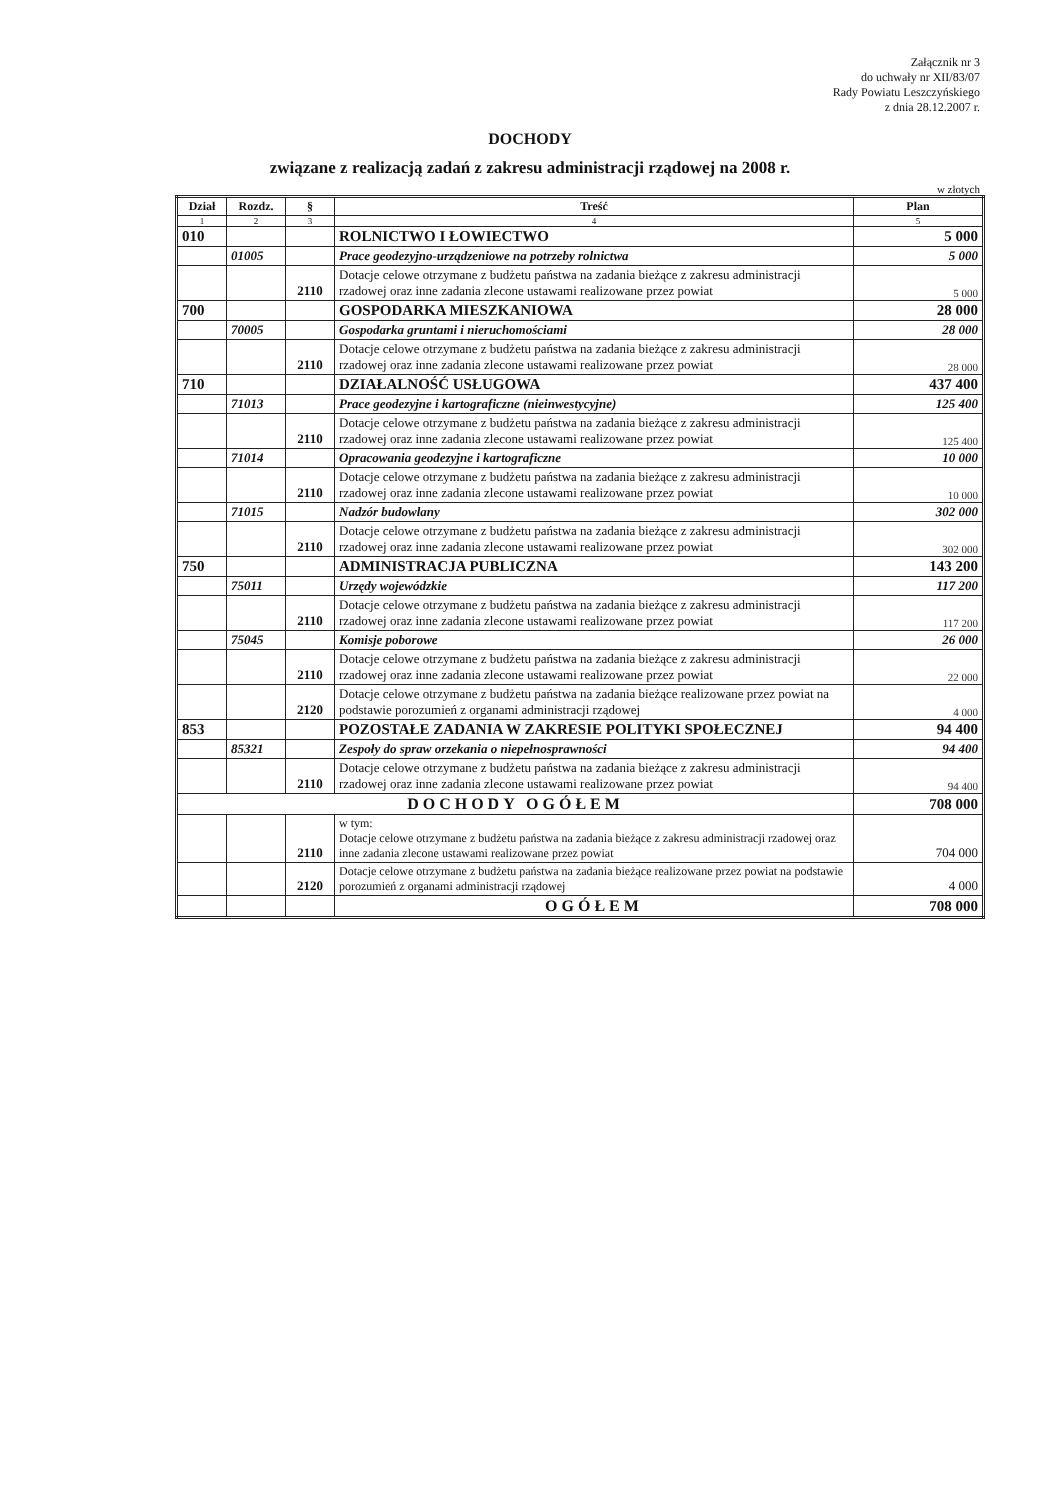Załącznik nr 3
do uchwały nr XII/83/07
Rady Powiatu Leszczyńskiego
z dnia 28.12.2007 r.
DOCHODY
związane z realizacją zadań z zakresu administracji rządowej na 2008 r.
w złotych
| Dział | Rozdz. | § | Treść | Plan |
| --- | --- | --- | --- | --- |
| 1 | 2 | 3 | 4 | 5 |
| 010 | | | ROLNICTWO I ŁOWIECTWO | 5 000 |
| | 01005 | | Prace geodezyjno-urządzeniowe na potrzeby rolnictwa | 5 000 |
| | | 2110 | Dotacje celowe otrzymane z budżetu państwa na zadania bieżące z zakresu administracji rzadowej oraz inne zadania zlecone ustawami realizowane przez powiat | 5 000 |
| 700 | | | GOSPODARKA MIESZKANIOWA | 28 000 |
| | 70005 | | Gospodarka gruntami i nieruchomościami | 28 000 |
| | | 2110 | Dotacje celowe otrzymane z budżetu państwa na zadania bieżące z zakresu administracji rzadowej oraz inne zadania zlecone ustawami realizowane przez powiat | 28 000 |
| 710 | | | DZIAŁALNOŚĆ USŁUGOWA | 437 400 |
| | 71013 | | Prace geodezyjne i kartograficzne (nieinwestycyjne) | 125 400 |
| | | 2110 | Dotacje celowe otrzymane z budżetu państwa na zadania bieżące z zakresu administracji rzadowej oraz inne zadania zlecone ustawami realizowane przez powiat | 125 400 |
| | 71014 | | Opracowania geodezyjne i kartograficzne | 10 000 |
| | | 2110 | Dotacje celowe otrzymane z budżetu państwa na zadania bieżące z zakresu administracji rzadowej oraz inne zadania zlecone ustawami realizowane przez powiat | 10 000 |
| | 71015 | | Nadzór budowlany | 302 000 |
| | | 2110 | Dotacje celowe otrzymane z budżetu państwa na zadania bieżące z zakresu administracji rzadowej oraz inne zadania zlecone ustawami realizowane przez powiat | 302 000 |
| 750 | | | ADMINISTRACJA PUBLICZNA | 143 200 |
| | 75011 | | Urzędy wojewódzkie | 117 200 |
| | | 2110 | Dotacje celowe otrzymane z budżetu państwa na zadania bieżące z zakresu administracji rzadowej oraz inne zadania zlecone ustawami realizowane przez powiat | 117 200 |
| | 75045 | | Komisje poborowe | 26 000 |
| | | 2110 | Dotacje celowe otrzymane z budżetu państwa na zadania bieżące z zakresu administracji rzadowej oraz inne zadania zlecone ustawami realizowane przez powiat | 22 000 |
| | | 2120 | Dotacje celowe otrzymane z budżetu państwa na zadania bieżące realizowane przez powiat na podstawie porozumień z organami administracji rządowej | 4 000 |
| 853 | | | POZOSTAŁE ZADANIA W ZAKRESIE POLITYKI SPOŁECZNEJ | 94 400 |
| | 85321 | | Zespoły do spraw orzekania o niepełnosprawności | 94 400 |
| | | 2110 | Dotacje celowe otrzymane z budżetu państwa na zadania bieżące z zakresu administracji rzadowej oraz inne zadania zlecone ustawami realizowane przez powiat | 94 400 |
| DOCHODY OGÓŁEM | | | | 708 000 |
| | | 2110 | w tym: Dotacje celowe otrzymane z budżetu państwa na zadania bieżące z zakresu administracji rzadowej oraz inne zadania zlecone ustawami realizowane przez powiat | 704 000 |
| | | 2120 | Dotacje celowe otrzymane z budżetu państwa na zadania bieżące realizowane przez powiat na podstawie porozumień z organami administracji rządowej | 4 000 |
| | | | OGÓŁEM | 708 000 |